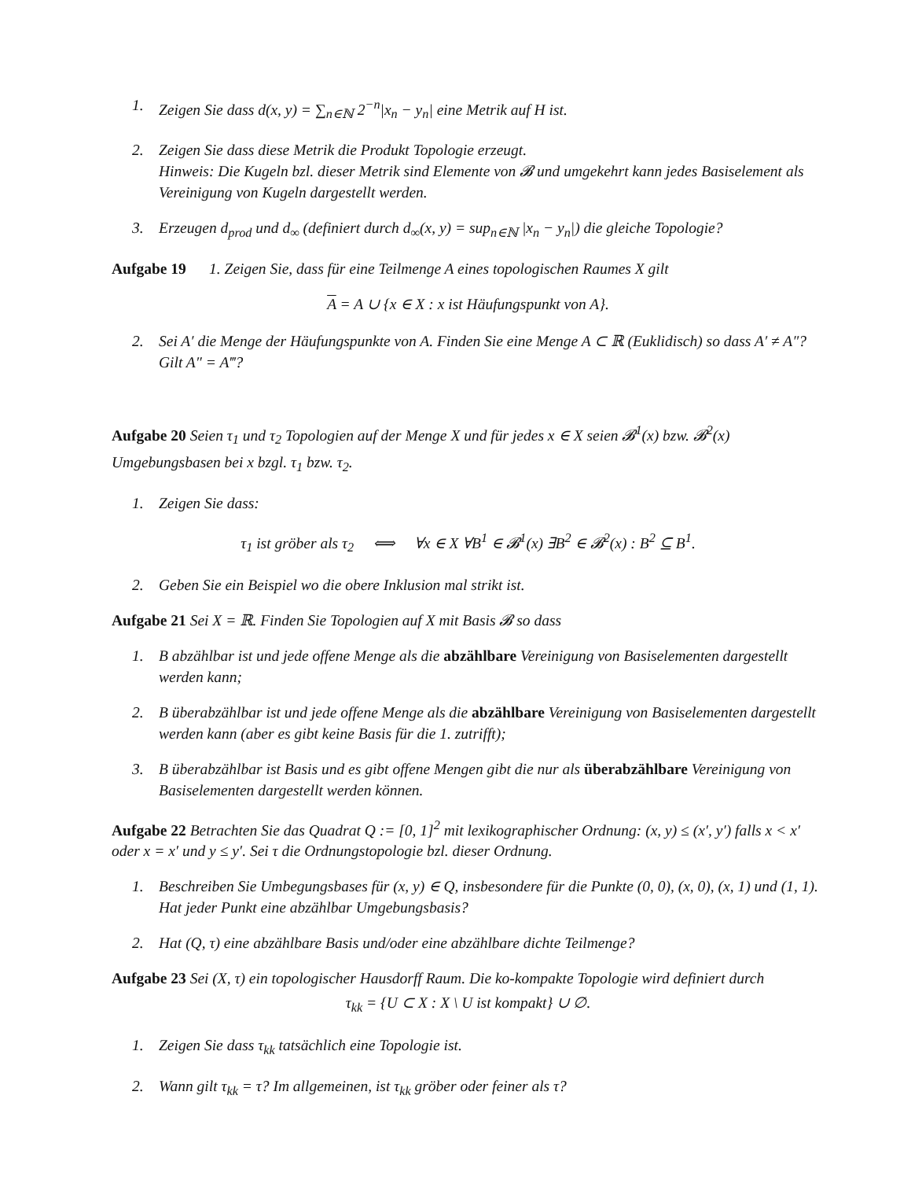1. Zeigen Sie dass d(x, y) = ∑<sub>n∈ℕ</sub> 2<sup>−n</sup>|x<sub>n</sub> − y<sub>n</sub>| eine Metrik auf H ist.
2. Zeigen Sie dass diese Metrik die Produkt Topologie erzeugt.
Hinweis: Die Kugeln bzl. dieser Metrik sind Elemente von 𝓑 und umgekehrt kann jedes Basiselement als Vereinigung von Kugeln dargestellt werden.
3. Erzeugen d<sub>prod</sub> und d<sub>∞</sub> (definiert durch d<sub>∞</sub>(x, y) = sup<sub>n∈ℕ</sub> |x<sub>n</sub> − y<sub>n</sub>|) die gleiche Topologie?
Aufgabe 19 1. Zeigen Sie, dass für eine Teilmenge A eines topologischen Raumes X gilt
A = A ∪ {x ∈ X : x ist Häufungspunkt von A}.
2. Sei A′ die Menge der Häufungspunkte von A. Finden Sie eine Menge A ⊂ ℝ (Euklidisch) so dass A′ ≠ A″? Gilt A″ = A‴?
Aufgabe 20 Seien τ<sub>1</sub> und τ<sub>2</sub> Topologien auf der Menge X und für jedes x ∈ X seien 𝓑<sup>1</sup>(x) bzw. 𝓑<sup>2</sup>(x) Umgebungsbasen bei x bzgl. τ<sub>1</sub> bzw. τ<sub>2</sub>.
1. Zeigen Sie dass:
τ<sub>1</sub> ist gröber als τ<sub>2</sub> ⟺ ∀x ∈ X ∀B<sup>1</sup> ∈ 𝓑<sup>1</sup>(x) ∃B<sup>2</sup> ∈ 𝓑<sup>2</sup>(x) : B<sup>2</sup> ⊆ B<sup>1</sup>.
2. Geben Sie ein Beispiel wo die obere Inklusion mal strikt ist.
Aufgabe 21 Sei X = ℝ. Finden Sie Topologien auf X mit Basis 𝓑 so dass
1. B abzählbar ist und jede offene Menge als die abzählbare Vereinigung von Basiselementen dargestellt werden kann;
2. B überabzählbar ist und jede offene Menge als die abzählbare Vereinigung von Basiselementen dargestellt werden kann (aber es gibt keine Basis für die 1. zutrifft);
3. B überabzählbar ist Basis und es gibt offene Mengen gibt die nur als überabzählbare Vereinigung von Basiselementen dargestellt werden können.
Aufgabe 22 Betrachten Sie das Quadrat Q := [0, 1]<sup>2</sup> mit lexikographischer Ordnung: (x, y) ≤ (x′, y′) falls x < x′ oder x = x′ und y ≤ y′. Sei τ die Ordnungstopologie bzl. dieser Ordnung.
1. Beschreiben Sie Umbegungsbases für (x, y) ∈ Q, insbesondere für die Punkte (0, 0), (x, 0), (x, 1) und (1, 1). Hat jeder Punkt eine abzählbar Umgebungsbasis?
2. Hat (Q, τ) eine abzählbare Basis und/oder eine abzählbare dichte Teilmenge?
Aufgabe 23 Sei (X, τ) ein topologischer Hausdorff Raum. Die ko-kompakte Topologie wird definiert durch
τ<sub>kk</sub> = {U ⊂ X : X \ U ist kompakt} ∪ ∅.
1. Zeigen Sie dass τ<sub>kk</sub> tatsächlich eine Topologie ist.
2. Wann gilt τ<sub>kk</sub> = τ? Im allgemeinen, ist τ<sub>kk</sub> gröber oder feiner als τ?